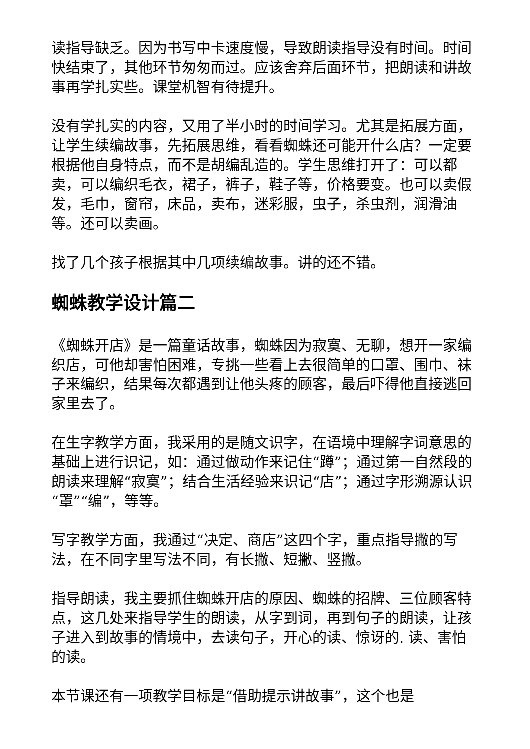读指导缺乏。因为书写中卡速度慢，导致朗读指导没有时间。时间快结束了，其他环节匆匆而过。应该舍弃后面环节，把朗读和讲故事再学扎实些。课堂机智有待提升。
没有学扎实的内容，又用了半小时的时间学习。尤其是拓展方面，让学生续编故事，先拓展思维，看看蜘蛛还可能开什么店？一定要根据他自身特点，而不是胡编乱造的。学生思维打开了：可以都卖，可以编织毛衣，裙子，裤子，鞋子等，价格要变。也可以卖假发，毛巾，窗帘，床品，卖布，迷彩服，虫子，杀虫剂，润滑油等。还可以卖画。
找了几个孩子根据其中几项续编故事。讲的还不错。
蜘蛛教学设计篇二
《蜘蛛开店》是一篇童话故事，蜘蛛因为寂寞、无聊，想开一家编织店，可他却害怕困难，专挑一些看上去很简单的口罩、围巾、袜子来编织，结果每次都遇到让他头疼的顾客，最后吓得他直接逃回家里去了。
在生字教学方面，我采用的是随文识字，在语境中理解字词意思的基础上进行识记，如：通过做动作来记住“蹲”；通过第一自然段的朗读来理解“寂寞”；结合生活经验来识记“店”；通过字形溯源认识“罩”“编”，等等。
写字教学方面，我通过“决定、商店”这四个字，重点指导撇的写法，在不同字里写法不同，有长撇、短撇、竖撇。
指导朗读，我主要抓住蜘蛛开店的原因、蜘蛛的招牌、三位顾客特点，这几处来指导学生的朗读，从字到词，再到句子的朗读，让孩子进入到故事的情境中，去读句子，开心的读、惊讶的. 读、害怕的读。
本节课还有一项教学目标是“借助提示讲故事”，这个也是